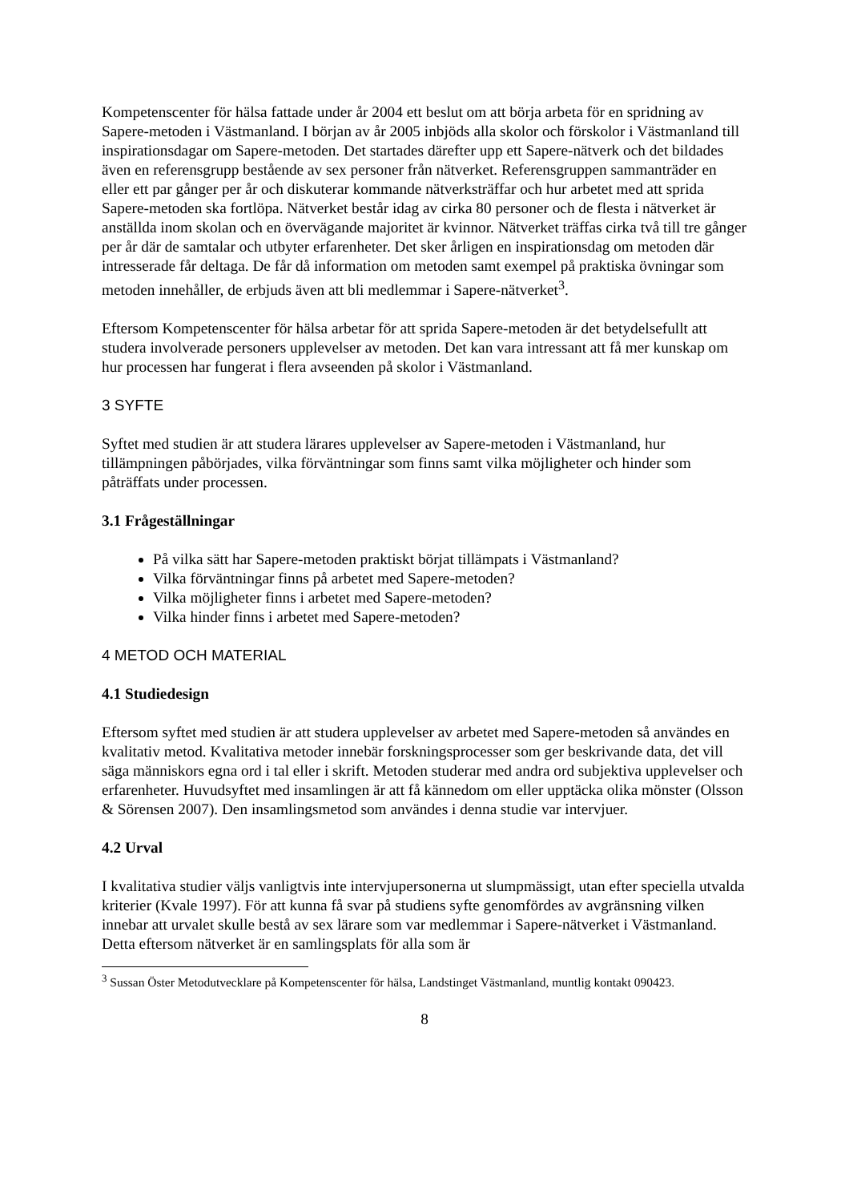Kompetenscenter för hälsa fattade under år 2004 ett beslut om att börja arbeta för en spridning av Sapere-metoden i Västmanland. I början av år 2005 inbjöds alla skolor och förskolor i Västmanland till inspirationsdagar om Sapere-metoden. Det startades därefter upp ett Sapere-nätverk och det bildades även en referensgrupp bestående av sex personer från nätverket. Referensgruppen sammanträder en eller ett par gånger per år och diskuterar kommande nätverksträffar och hur arbetet med att sprida Sapere-metoden ska fortlöpa. Nätverket består idag av cirka 80 personer och de flesta i nätverket är anställda inom skolan och en övervägande majoritet är kvinnor. Nätverket träffas cirka två till tre gånger per år där de samtalar och utbyter erfarenheter. Det sker årligen en inspirationsdag om metoden där intresserade får deltaga. De får då information om metoden samt exempel på praktiska övningar som metoden innehåller, de erbjuds även att bli medlemmar i Sapere-nätverket<sup>3</sup>.
Eftersom Kompetenscenter för hälsa arbetar för att sprida Sapere-metoden är det betydelsefullt att studera involverade personers upplevelser av metoden. Det kan vara intressant att få mer kunskap om hur processen har fungerat i flera avseenden på skolor i Västmanland.
3 SYFTE
Syftet med studien är att studera lärares upplevelser av Sapere-metoden i Västmanland, hur tillämpningen påbörjades, vilka förväntningar som finns samt vilka möjligheter och hinder som påträffats under processen.
3.1 Frågeställningar
På vilka sätt har Sapere-metoden praktiskt börjat tillämpats i Västmanland?
Vilka förväntningar finns på arbetet med Sapere-metoden?
Vilka möjligheter finns i arbetet med Sapere-metoden?
Vilka hinder finns i arbetet med Sapere-metoden?
4 METOD OCH MATERIAL
4.1 Studiedesign
Eftersom syftet med studien är att studera upplevelser av arbetet med Sapere-metoden så användes en kvalitativ metod. Kvalitativa metoder innebär forskningsprocesser som ger beskrivande data, det vill säga människors egna ord i tal eller i skrift. Metoden studerar med andra ord subjektiva upplevelser och erfarenheter. Huvudsyftet med insamlingen är att få kännedom om eller upptäcka olika mönster (Olsson & Sörensen 2007). Den insamlingsmetod som användes i denna studie var intervjuer.
4.2 Urval
I kvalitativa studier väljs vanligtvis inte intervjupersonerna ut slumpmässigt, utan efter speciella utvalda kriterier (Kvale 1997). För att kunna få svar på studiens syfte genomfördes av avgränsning vilken innebar att urvalet skulle bestå av sex lärare som var medlemmar i Sapere-nätverket i Västmanland. Detta eftersom nätverket är en samlingsplats för alla som är
<sup>3</sup> Sussan Öster Metodutvecklare på Kompetenscenter för hälsa, Landstinget Västmanland, muntlig kontakt 090423.
8